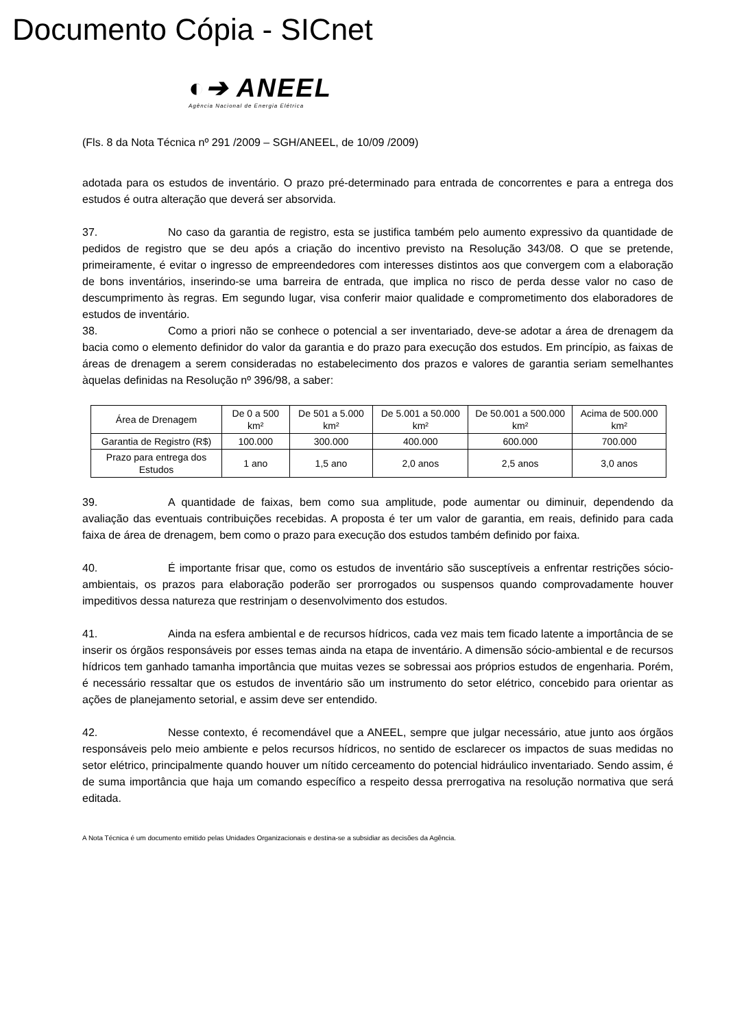Documento Cópia - SICnet
◐➔ ANEEL
Agência Nacional de Energia Elétrica
(Fls. 8 da Nota Técnica nº 291 /2009 – SGH/ANEEL, de 10/09 /2009)
adotada para os estudos de inventário. O prazo pré-determinado para entrada de concorrentes e para a entrega dos estudos é outra alteração que deverá ser absorvida.
37. No caso da garantia de registro, esta se justifica também pelo aumento expressivo da quantidade de pedidos de registro que se deu após a criação do incentivo previsto na Resolução 343/08. O que se pretende, primeiramente, é evitar o ingresso de empreendedores com interesses distintos aos que convergem com a elaboração de bons inventários, inserindo-se uma barreira de entrada, que implica no risco de perda desse valor no caso de descumprimento às regras. Em segundo lugar, visa conferir maior qualidade e comprometimento dos elaboradores de estudos de inventário.
38. Como a priori não se conhece o potencial a ser inventariado, deve-se adotar a área de drenagem da bacia como o elemento definidor do valor da garantia e do prazo para execução dos estudos. Em princípio, as faixas de áreas de drenagem a serem consideradas no estabelecimento dos prazos e valores de garantia seriam semelhantes àquelas definidas na Resolução nº 396/98, a saber:
| Área de Drenagem | De 0 a 500 km² | De 501 a 5.000 km² | De 5.001 a 50.000 km² | De 50.001 a 500.000 km² | Acima de 500.000 km² |
| Garantia de Registro (R$) | 100.000 | 300.000 | 400.000 | 600.000 | 700.000 |
| Prazo para entrega dos Estudos | 1 ano | 1,5 ano | 2,0 anos | 2,5 anos | 3,0 anos |
39. A quantidade de faixas, bem como sua amplitude, pode aumentar ou diminuir, dependendo da avaliação das eventuais contribuições recebidas. A proposta é ter um valor de garantia, em reais, definido para cada faixa de área de drenagem, bem como o prazo para execução dos estudos também definido por faixa.
40. É importante frisar que, como os estudos de inventário são susceptíveis a enfrentar restrições sócio-ambientais, os prazos para elaboração poderão ser prorrogados ou suspensos quando comprovadamente houver impeditivos dessa natureza que restrinjam o desenvolvimento dos estudos.
41. Ainda na esfera ambiental e de recursos hídricos, cada vez mais tem ficado latente a importância de se inserir os órgãos responsáveis por esses temas ainda na etapa de inventário. A dimensão sócio-ambiental e de recursos hídricos tem ganhado tamanha importância que muitas vezes se sobressai aos próprios estudos de engenharia. Porém, é necessário ressaltar que os estudos de inventário são um instrumento do setor elétrico, concebido para orientar as ações de planejamento setorial, e assim deve ser entendido.
42. Nesse contexto, é recomendável que a ANEEL, sempre que julgar necessário, atue junto aos órgãos responsáveis pelo meio ambiente e pelos recursos hídricos, no sentido de esclarecer os impactos de suas medidas no setor elétrico, principalmente quando houver um nítido cerceamento do potencial hidráulico inventariado. Sendo assim, é de suma importância que haja um comando específico a respeito dessa prerrogativa na resolução normativa que será editada.
A Nota Técnica é um documento emitido pelas Unidades Organizacionais e destina-se a subsidiar as decisões da Agência.